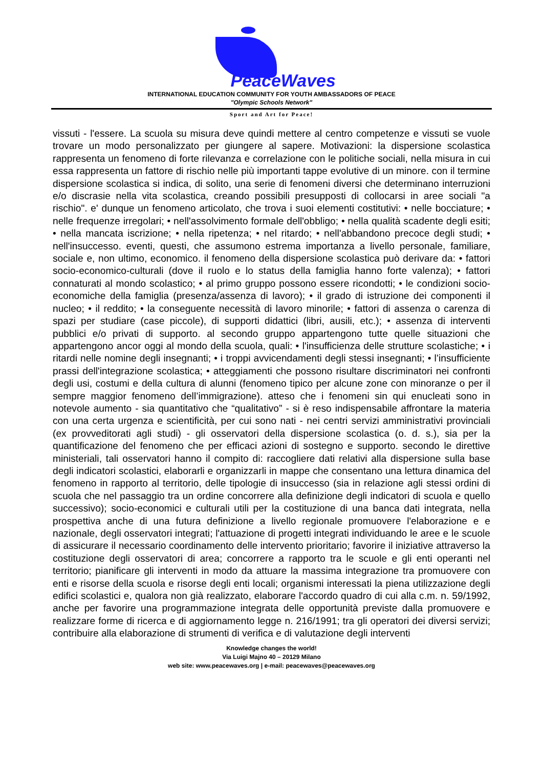PeaceWaves
INTERNATIONAL EDUCATION COMMUNITY FOR YOUTH AMBASSADORS OF PEACE
"Olympic Schools Network"
Sport and Art for Peace!
vissuti - l'essere. La scuola su misura deve quindi mettere al centro competenze e vissuti se vuole trovare un modo personalizzato per giungere al sapere. Motivazioni: la dispersione scolastica rappresenta un fenomeno di forte rilevanza e correlazione con le politiche sociali, nella misura in cui essa rappresenta un fattore di rischio nelle più importanti tappe evolutive di un minore. con il termine dispersione scolastica si indica, di solito, una serie di fenomeni diversi che determinano interruzioni e/o discrasie nella vita scolastica, creando possibili presupposti di collocarsi in aree sociali "a rischio". e' dunque un fenomeno articolato, che trova i suoi elementi costitutivi: • nelle bocciature; • nelle frequenze irregolari; • nell'assolvimento formale dell'obbligo; • nella qualità scadente degli esiti; • nella mancata iscrizione; • nella ripetenza; • nel ritardo; • nell'abbandono precoce degli studi; • nell'insuccesso. eventi, questi, che assumono estrema importanza a livello personale, familiare, sociale e, non ultimo, economico. il fenomeno della dispersione scolastica può derivare da: • fattori socio-economico-culturali (dove il ruolo e lo status della famiglia hanno forte valenza); • fattori connaturati al mondo scolastico; • al primo gruppo possono essere ricondotti; • le condizioni socio-economiche della famiglia (presenza/assenza di lavoro); • il grado di istruzione dei componenti il nucleo; • il reddito; • la conseguente necessità di lavoro minorile; • fattori di assenza o carenza di spazi per studiare (case piccole), di supporti didattici (libri, ausili, etc.); • assenza di interventi pubblici e/o privati di supporto. al secondo gruppo appartengono tutte quelle situazioni che appartengono ancor oggi al mondo della scuola, quali: • l'insufficienza delle strutture scolastiche; • i ritardi nelle nomine degli insegnanti; • i troppi avvicendamenti degli stessi insegnanti; • l’insufficiente prassi dell'integrazione scolastica; • atteggiamenti che possono risultare discriminatori nei confronti degli usi, costumi e della cultura di alunni (fenomeno tipico per alcune zone con minoranze o per il sempre maggior fenomeno dell’immigrazione). atteso che i fenomeni sin qui enucleati sono in notevole aumento - sia quantitativo che “qualitativo” - si è reso indispensabile affrontare la materia con una certa urgenza e scientificità, per cui sono nati - nei centri servizi amministrativi provinciali (ex provveditorati agli studi) - gli osservatori della dispersione scolastica (o. d. s.), sia per la quantificazione del fenomeno che per efficaci azioni di sostegno e supporto. secondo le direttive ministeriali, tali osservatori hanno il compito di: raccogliere dati relativi alla dispersione sulla base degli indicatori scolastici, elaborarli e organizzarli in mappe che consentano una lettura dinamica del fenomeno in rapporto al territorio, delle tipologie di insuccesso (sia in relazione agli stessi ordini di scuola che nel passaggio tra un ordine concorrere alla definizione degli indicatori di scuola e quello successivo); socio-economici e culturali utili per la costituzione di una banca dati integrata, nella prospettiva anche di una futura definizione a livello regionale promuovere l'elaborazione e e nazionale, degli osservatori integrati; l'attuazione di progetti integrati individuando le aree e le scuole di assicurare il necessario coordinamento delle intervento prioritario; favorire il iniziative attraverso la costituzione degli osservatori di area; concorrere a rapporto tra le scuole e gli enti operanti nel territorio; pianificare gli interventi in modo da attuare la massima integrazione tra promuovere con enti e risorse della scuola e risorse degli enti locali; organismi interessati la piena utilizzazione degli edifici scolastici e, qualora non già realizzato, elaborare l'accordo quadro di cui alla c.m. n. 59/1992, anche per favorire una programmazione integrata delle opportunità previste dalla promuovere e realizzare forme di ricerca e di aggiornamento legge n. 216/1991; tra gli operatori dei diversi servizi; contribuire alla elaborazione di strumenti di verifica e di valutazione degli interventi
Knowledge changes the world!
Via Luigi Majno 40 – 20129 Milano
web site: www.peacewaves.org | e-mail: peacewaves@peacewaves.org